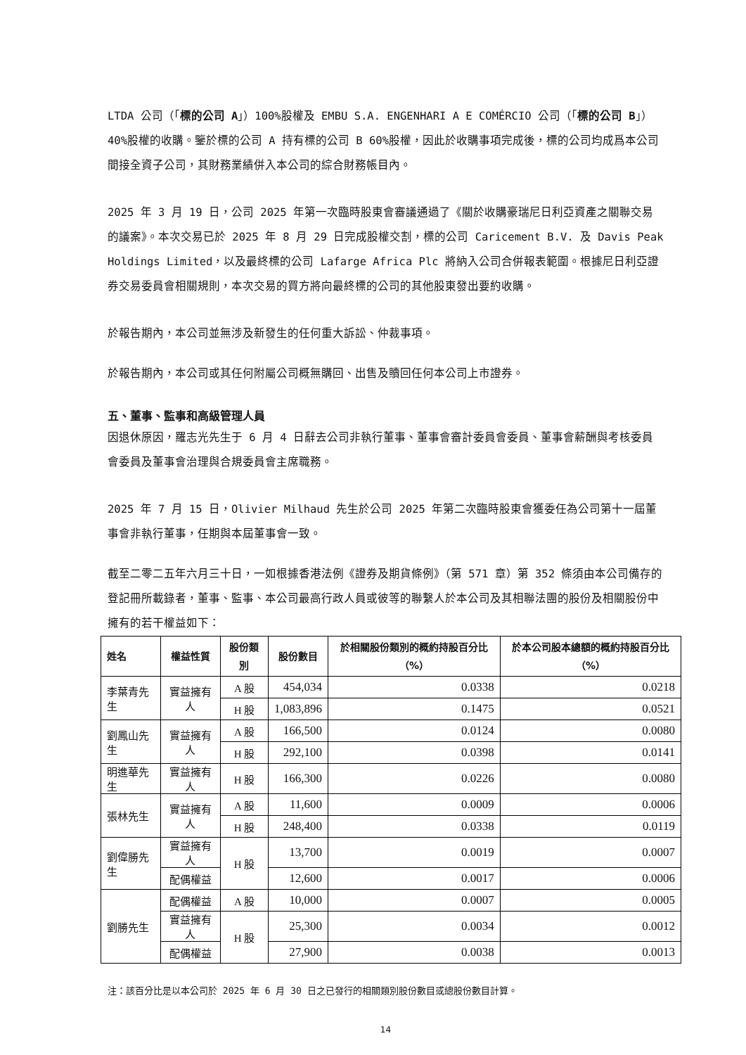LTDA 公司（「標的公司 A」）100%股權及 EMBU S.A. ENGENHARI A E COMÉRCIO 公司（「標的公司 B」）40%股權的收購。鑒於標的公司 A 持有標的公司 B 60%股權，因此於收購事項完成後，標的公司均成爲本公司間接全資子公司，其財務業績併入本公司的綜合財務帳目內。
2025 年 3 月 19 日，公司 2025 年第一次臨時股東會審議通過了《關於收購豪瑞尼日利亞資產之關聯交易的議案》。本次交易已於 2025 年 8 月 29 日完成股權交割，標的公司 Caricement B.V. 及 Davis Peak Holdings Limited，以及最終標的公司 Lafarge Africa Plc 將納入公司合併報表範圍。根據尼日利亞證券交易委員會相關規則，本次交易的買方將向最終標的公司的其他股東發出要約收購。
於報告期內，本公司並無涉及新發生的任何重大訴訟、仲裁事項。
於報告期內，本公司或其任何附屬公司概無購回、出售及贖回任何本公司上市證券。
五、董事、監事和高級管理人員
因退休原因，羅志光先生于 6 月 4 日辭去公司非執行董事、董事會審計委員會委員、董事會薪酬與考核委員會委員及董事會治理與合規委員會主席職務。
2025 年 7 月 15 日，Olivier Milhaud 先生於公司 2025 年第二次臨時股東會獲委任為公司第十一屆董事會非執行董事，任期與本屆董事會一致。
截至二零二五年六月三十日，一如根據香港法例《證券及期貨條例》（第 571 章）第 352 條須由本公司備存的登記冊所載錄者，董事、監事、本公司最高行政人員或彼等的聯繫人於本公司及其相聯法團的股份及相關股份中擁有的若干權益如下：
| 姓名 | 權益性質 | 股份類別 | 股份數目 | 於相關股份類別的概約持股百分比（%） | 於本公司股本總額的概約持股百分比（%） |
| --- | --- | --- | --- | --- | --- |
| 李葉青先生 | 實益擁有人 | A 股 | 454,034 | 0.0338 | 0.0218 |
| | | H 股 | 1,083,896 | 0.1475 | 0.0521 |
| 劉鳳山先生 | 實益擁有人 | A 股 | 166,500 | 0.0124 | 0.0080 |
| | | H 股 | 292,100 | 0.0398 | 0.0141 |
| 明進華先生 | 實益擁有人 | H 股 | 166,300 | 0.0226 | 0.0080 |
| 張林先生 | 實益擁有人 | A 股 | 11,600 | 0.0009 | 0.0006 |
| | | H 股 | 248,400 | 0.0338 | 0.0119 |
| 劉偉勝先生 | 實益擁有人 | H 股 | 13,700 | 0.0019 | 0.0007 |
| | 配偶權益 | | 12,600 | 0.0017 | 0.0006 |
| 劉勝先生 | 配偶權益 | A 股 | 10,000 | 0.0007 | 0.0005 |
| | 實益擁有人 | H 股 | 25,300 | 0.0034 | 0.0012 |
| | 配偶權益 | | 27,900 | 0.0038 | 0.0013 |
注：該百分比是以本公司於 2025 年 6 月 30 日之已發行的相關類別股份數目或總股份數目計算。
14